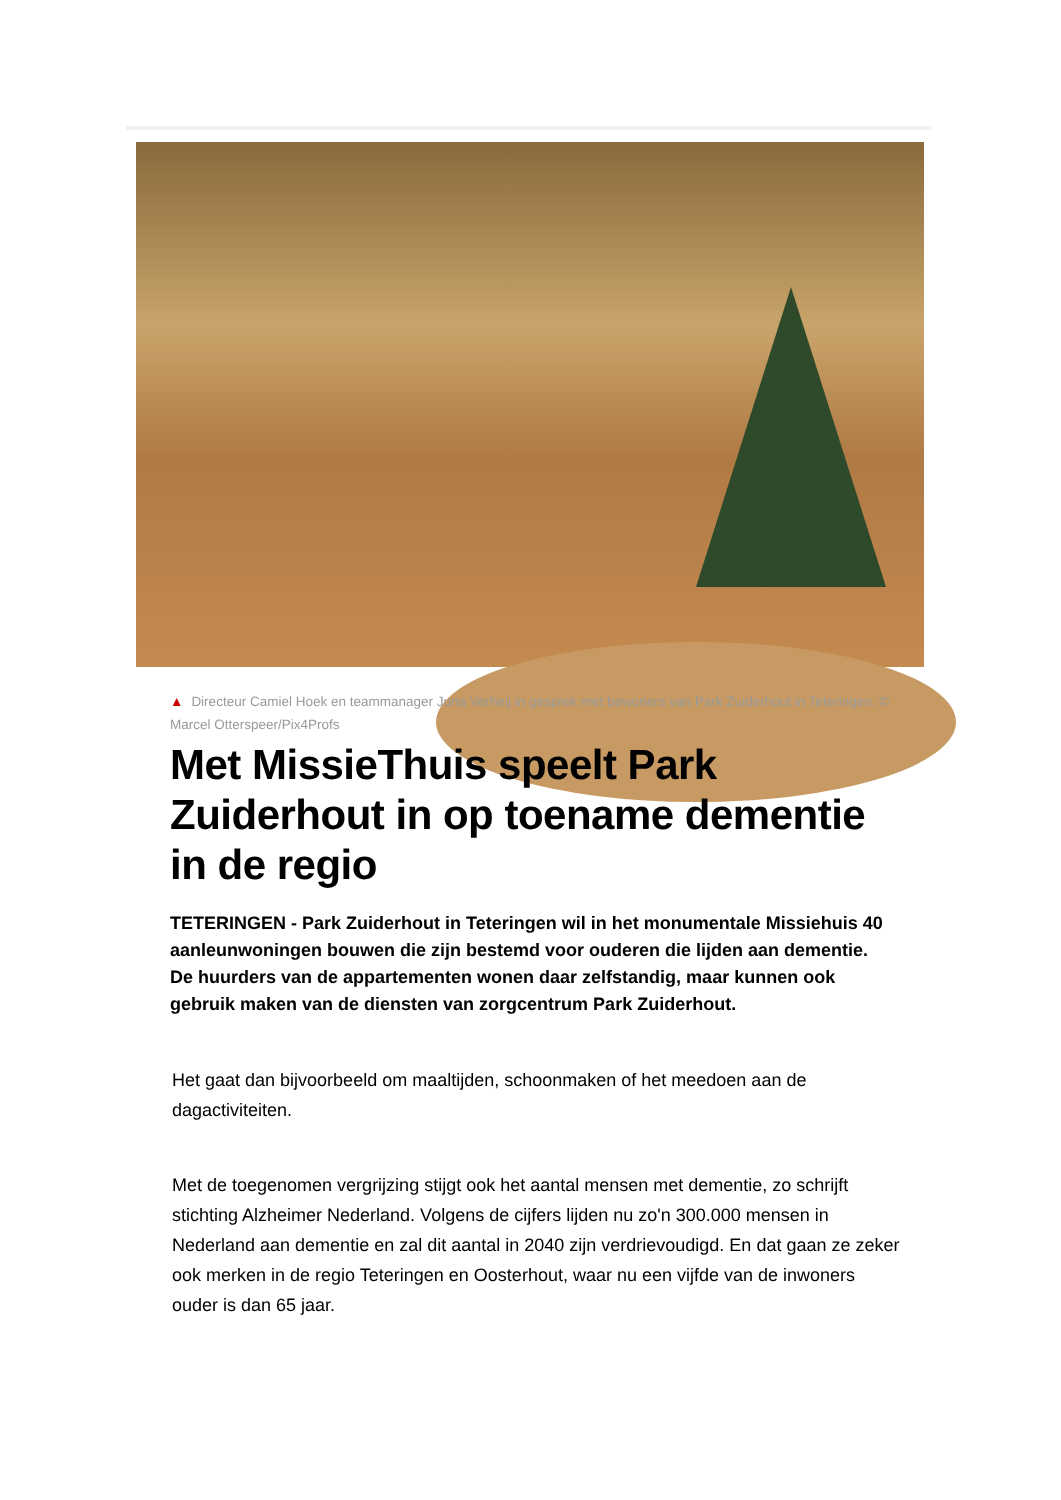▲ Directeur Camiel Hoek en teammanager Juna Verheij in gesprek met bewoners van Park Zuiderhout in Teteringen. © Marcel Otterspeer/Pix4Profs
Met MissieThuis speelt Park Zuiderhout in op toename dementie in de regio
TETERINGEN - Park Zuiderhout in Teteringen wil in het monumentale Missiehuis 40 aanleunwoningen bouwen die zijn bestemd voor ouderen die lijden aan dementie. De huurders van de appartementen wonen daar zelfstandig, maar kunnen ook gebruik maken van de diensten van zorgcentrum Park Zuiderhout.
Het gaat dan bijvoorbeeld om maaltijden, schoonmaken of het meedoen aan de dagactiviteiten.
Met de toegenomen vergrijzing stijgt ook het aantal mensen met dementie, zo schrijft stichting Alzheimer Nederland. Volgens de cijfers lijden nu zo'n 300.000 mensen in Nederland aan dementie en zal dit aantal in 2040 zijn verdrievoudigd. En dat gaan ze zeker ook merken in de regio Teteringen en Oosterhout, waar nu een vijfde van de inwoners ouder is dan 65 jaar.